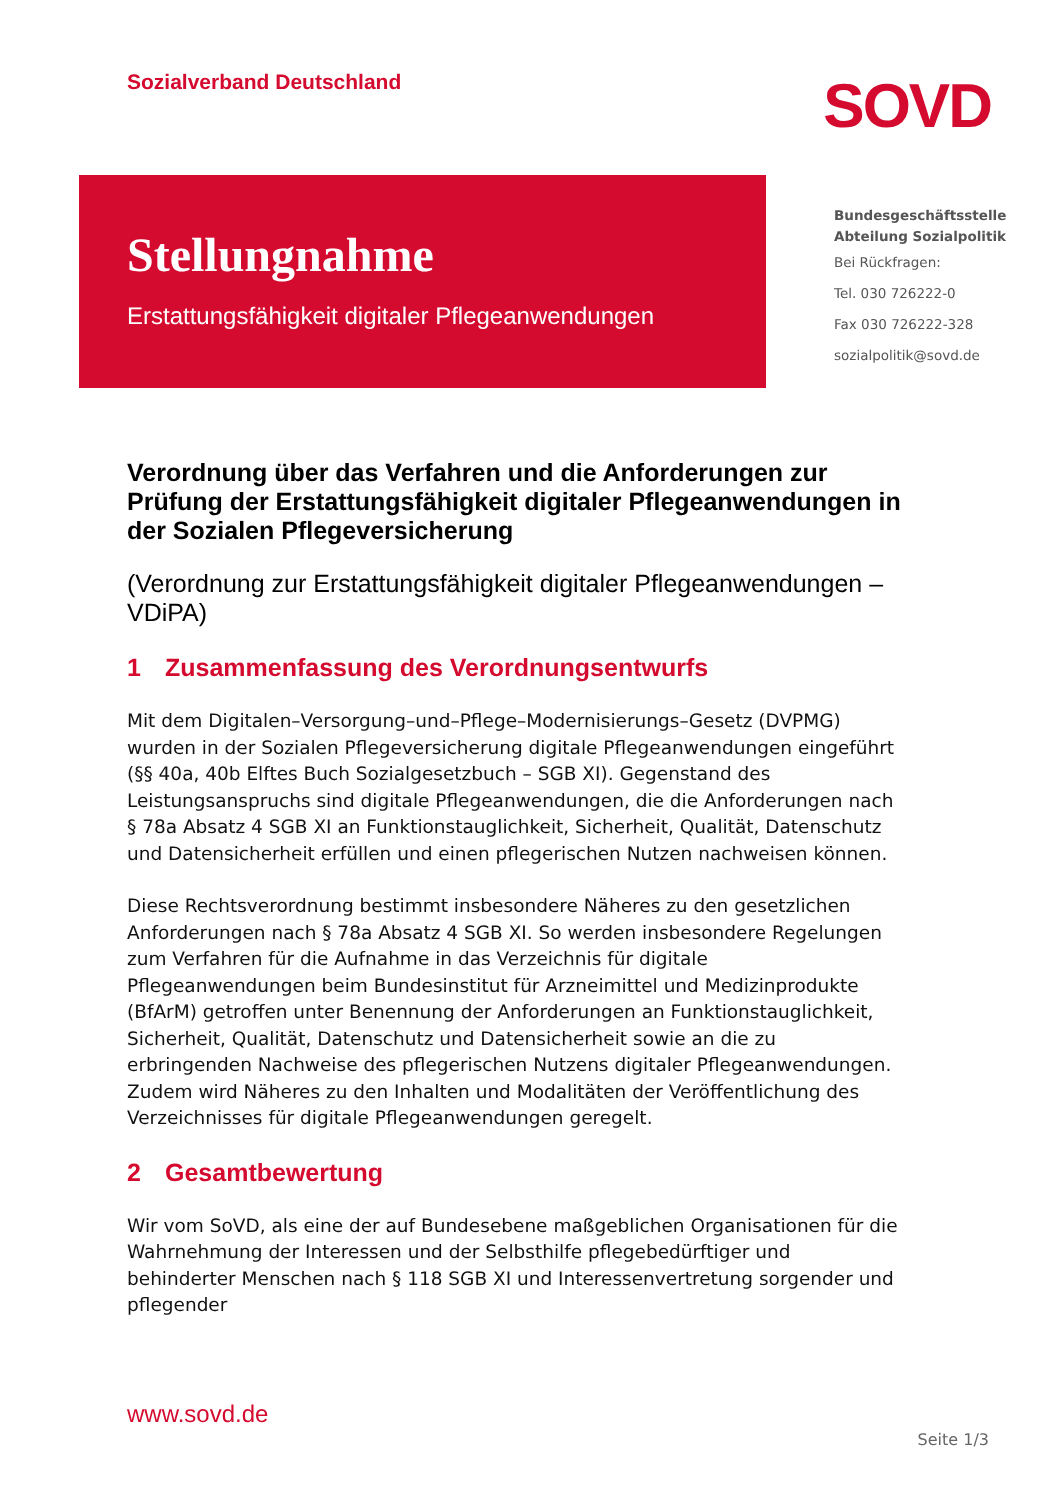Sozialverband Deutschland
SOVD
Stellungnahme
Erstattungsfähigkeit digitaler Pflegeanwendungen
Bundesgeschäftsstelle
Abteilung Sozialpolitik
Bei Rückfragen:
Tel. 030 726222-0
Fax 030 726222-328
sozialpolitik@sovd.de
Verordnung über das Verfahren und die Anforderungen zur Prüfung der Erstattungsfähigkeit digitaler Pflegeanwendungen in der Sozialen Pflegeversicherung
(Verordnung zur Erstattungsfähigkeit digitaler Pflegeanwendungen – VDiPA)
1 Zusammenfassung des Verordnungsentwurfs
Mit dem Digitalen–Versorgung–und–Pflege–Modernisierungs–Gesetz (DVPMG) wurden in der Sozialen Pflegeversicherung digitale Pflegeanwendungen eingeführt (§§ 40a, 40b Elftes Buch Sozialgesetzbuch – SGB XI). Gegenstand des Leistungsanspruchs sind digitale Pflegeanwendungen, die die Anforderungen nach § 78a Absatz 4 SGB XI an Funktionstauglichkeit, Sicherheit, Qualität, Datenschutz und Datensicherheit erfüllen und einen pflegerischen Nutzen nachweisen können.
Diese Rechtsverordnung bestimmt insbesondere Näheres zu den gesetzlichen Anforderungen nach § 78a Absatz 4 SGB XI. So werden insbesondere Regelungen zum Verfahren für die Aufnahme in das Verzeichnis für digitale Pflegeanwendungen beim Bundesinstitut für Arzneimittel und Medizinprodukte (BfArM) getroffen unter Benennung der Anforderungen an Funktionstauglichkeit, Sicherheit, Qualität, Datenschutz und Datensicherheit sowie an die zu erbringenden Nachweise des pflegerischen Nutzens digitaler Pflegeanwendungen. Zudem wird Näheres zu den Inhalten und Modalitäten der Veröffentlichung des Verzeichnisses für digitale Pflegeanwendungen geregelt.
2 Gesamtbewertung
Wir vom SoVD, als eine der auf Bundesebene maßgeblichen Organisationen für die Wahrnehmung der Interessen und der Selbsthilfe pflegebedürftiger und behinderter Menschen nach § 118 SGB XI und Interessenvertretung sorgender und pflegender
www.sovd.de
Seite 1/3